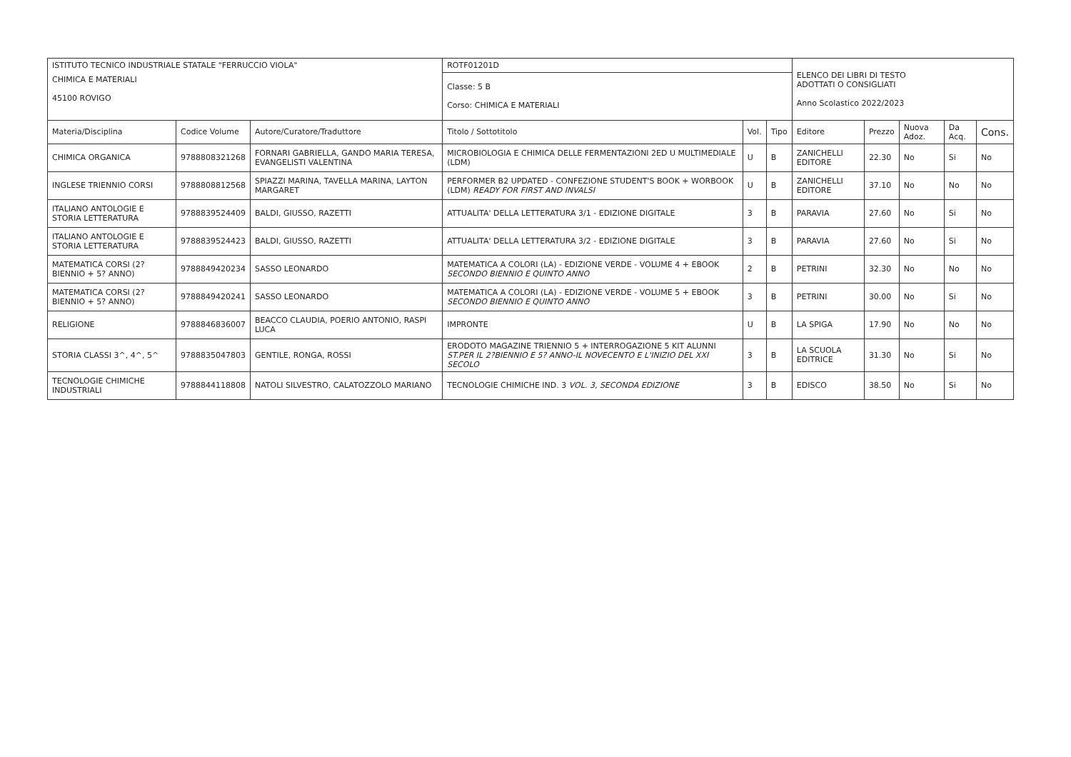| ISTITUTO TECNICO INDUSTRIALE STATALE "FERRUCCIO VIOLA" | | | ROTF01201D | | | ELENCO DEI LIBRI DI TESTO ADOTTATI O CONSIGLIATI Anno Scolastico 2022/2023 | | | | |
| CHIMICA E MATERIALI 45100 ROVIGO | | | Classe: 5 B Corso: CHIMICA E MATERIALI | | | | | | | |
| Materia/Disciplina | Codice Volume | Autore/Curatore/Traduttore | Titolo / Sottotitolo | Vol. | Tipo | Editore | Prezzo | Nuova Adoz. | Da Acq. | Cons. |
| CHIMICA ORGANICA | 9788808321268 | FORNARI GABRIELLA, GANDO MARIA TERESA, EVANGELISTI VALENTINA | MICROBIOLOGIA E CHIMICA DELLE FERMENTAZIONI 2ED U MULTIMEDIALE (LDM) | U | B | ZANICHELLI EDITORE | 22.30 | No | Si | No |
| INGLESE TRIENNIO CORSI | 9788808812568 | SPIAZZI MARINA, TAVELLA MARINA, LAYTON MARGARET | PERFORMER B2 UPDATED - CONFEZIONE STUDENT'S BOOK + WORBOOK (LDM) READY FOR FIRST AND INVALSI | U | B | ZANICHELLI EDITORE | 37.10 | No | No | No |
| ITALIANO ANTOLOGIE E STORIA LETTERATURA | 9788839524409 | BALDI, GIUSSO, RAZETTI | ATTUALITA' DELLA LETTERATURA 3/1 - EDIZIONE DIGITALE | 3 | B | PARAVIA | 27.60 | No | Si | No |
| ITALIANO ANTOLOGIE E STORIA LETTERATURA | 9788839524423 | BALDI, GIUSSO, RAZETTI | ATTUALITA' DELLA LETTERATURA 3/2 - EDIZIONE DIGITALE | 3 | B | PARAVIA | 27.60 | No | Si | No |
| MATEMATICA CORSI (2? BIENNIO + 5? ANNO) | 9788849420234 | SASSO LEONARDO | MATEMATICA A COLORI (LA) - EDIZIONE VERDE - VOLUME 4 + EBOOK SECONDO BIENNIO E QUINTO ANNO | 2 | B | PETRINI | 32.30 | No | No | No |
| MATEMATICA CORSI (2? BIENNIO + 5? ANNO) | 9788849420241 | SASSO LEONARDO | MATEMATICA A COLORI (LA) - EDIZIONE VERDE - VOLUME 5 + EBOOK SECONDO BIENNIO E QUINTO ANNO | 3 | B | PETRINI | 30.00 | No | Si | No |
| RELIGIONE | 9788846836007 | BEACCO CLAUDIA, POERIO ANTONIO, RASPI LUCA | IMPRONTE | U | B | LA SPIGA | 17.90 | No | No | No |
| STORIA CLASSI 3^, 4^, 5^ | 9788835047803 | GENTILE, RONGA, ROSSI | ERODOTO MAGAZINE TRIENNIO 5 + INTERROGAZIONE 5 KIT ALUNNI ST.PER IL 2?BIENNIO E 5? ANNO-IL NOVECENTO E L'INIZIO DEL XXI SECOLO | 3 | B | LA SCUOLA EDITRICE | 31.30 | No | Si | No |
| TECNOLOGIE CHIMICHE INDUSTRIALI | 9788844118808 | NATOLI SILVESTRO, CALATOZZOLO MARIANO | TECNOLOGIE CHIMICHE IND. 3 VOL. 3, SECONDA EDIZIONE | 3 | B | EDISCO | 38.50 | No | Si | No |